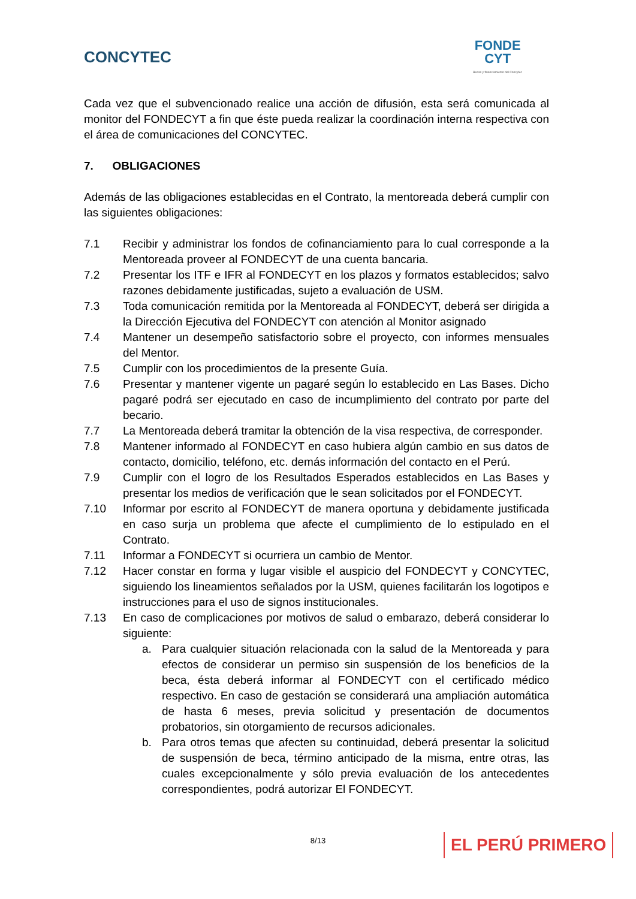CONCYTEC
FONDE
CYT
Becas y financiamiento del Concytec
Cada vez que el subvencionado realice una acción de difusión, esta será comunicada al monitor del FONDECYT a fin que éste pueda realizar la coordinación interna respectiva con el área de comunicaciones del CONCYTEC.
7. OBLIGACIONES
Además de las obligaciones establecidas en el Contrato, la mentoreada deberá cumplir con las siguientes obligaciones:
7.1 Recibir y administrar los fondos de cofinanciamiento para lo cual corresponde a la Mentoreada proveer al FONDECYT de una cuenta bancaria.
7.2 Presentar los ITF e IFR al FONDECYT en los plazos y formatos establecidos; salvo razones debidamente justificadas, sujeto a evaluación de USM.
7.3 Toda comunicación remitida por la Mentoreada al FONDECYT, deberá ser dirigida a la Dirección Ejecutiva del FONDECYT con atención al Monitor asignado
7.4 Mantener un desempeño satisfactorio sobre el proyecto, con informes mensuales del Mentor.
7.5 Cumplir con los procedimientos de la presente Guía.
7.6 Presentar y mantener vigente un pagaré según lo establecido en Las Bases. Dicho pagaré podrá ser ejecutado en caso de incumplimiento del contrato por parte del becario.
7.7 La Mentoreada deberá tramitar la obtención de la visa respectiva, de corresponder.
7.8 Mantener informado al FONDECYT en caso hubiera algún cambio en sus datos de contacto, domicilio, teléfono, etc. demás información del contacto en el Perú.
7.9 Cumplir con el logro de los Resultados Esperados establecidos en Las Bases y presentar los medios de verificación que le sean solicitados por el FONDECYT.
7.10 Informar por escrito al FONDECYT de manera oportuna y debidamente justificada en caso surja un problema que afecte el cumplimiento de lo estipulado en el Contrato.
7.11 Informar a FONDECYT si ocurriera un cambio de Mentor.
7.12 Hacer constar en forma y lugar visible el auspicio del FONDECYT y CONCYTEC, siguiendo los lineamientos señalados por la USM, quienes facilitarán los logotipos e instrucciones para el uso de signos institucionales.
7.13 En caso de complicaciones por motivos de salud o embarazo, deberá considerar lo siguiente:
a. Para cualquier situación relacionada con la salud de la Mentoreada y para efectos de considerar un permiso sin suspensión de los beneficios de la beca, ésta deberá informar al FONDECYT con el certificado médico respectivo. En caso de gestación se considerará una ampliación automática de hasta 6 meses, previa solicitud y presentación de documentos probatorios, sin otorgamiento de recursos adicionales.
b. Para otros temas que afecten su continuidad, deberá presentar la solicitud de suspensión de beca, término anticipado de la misma, entre otras, las cuales excepcionalmente y sólo previa evaluación de los antecedentes correspondientes, podrá autorizar El FONDECYT.
8/13 EL PERÚ PRIMERO